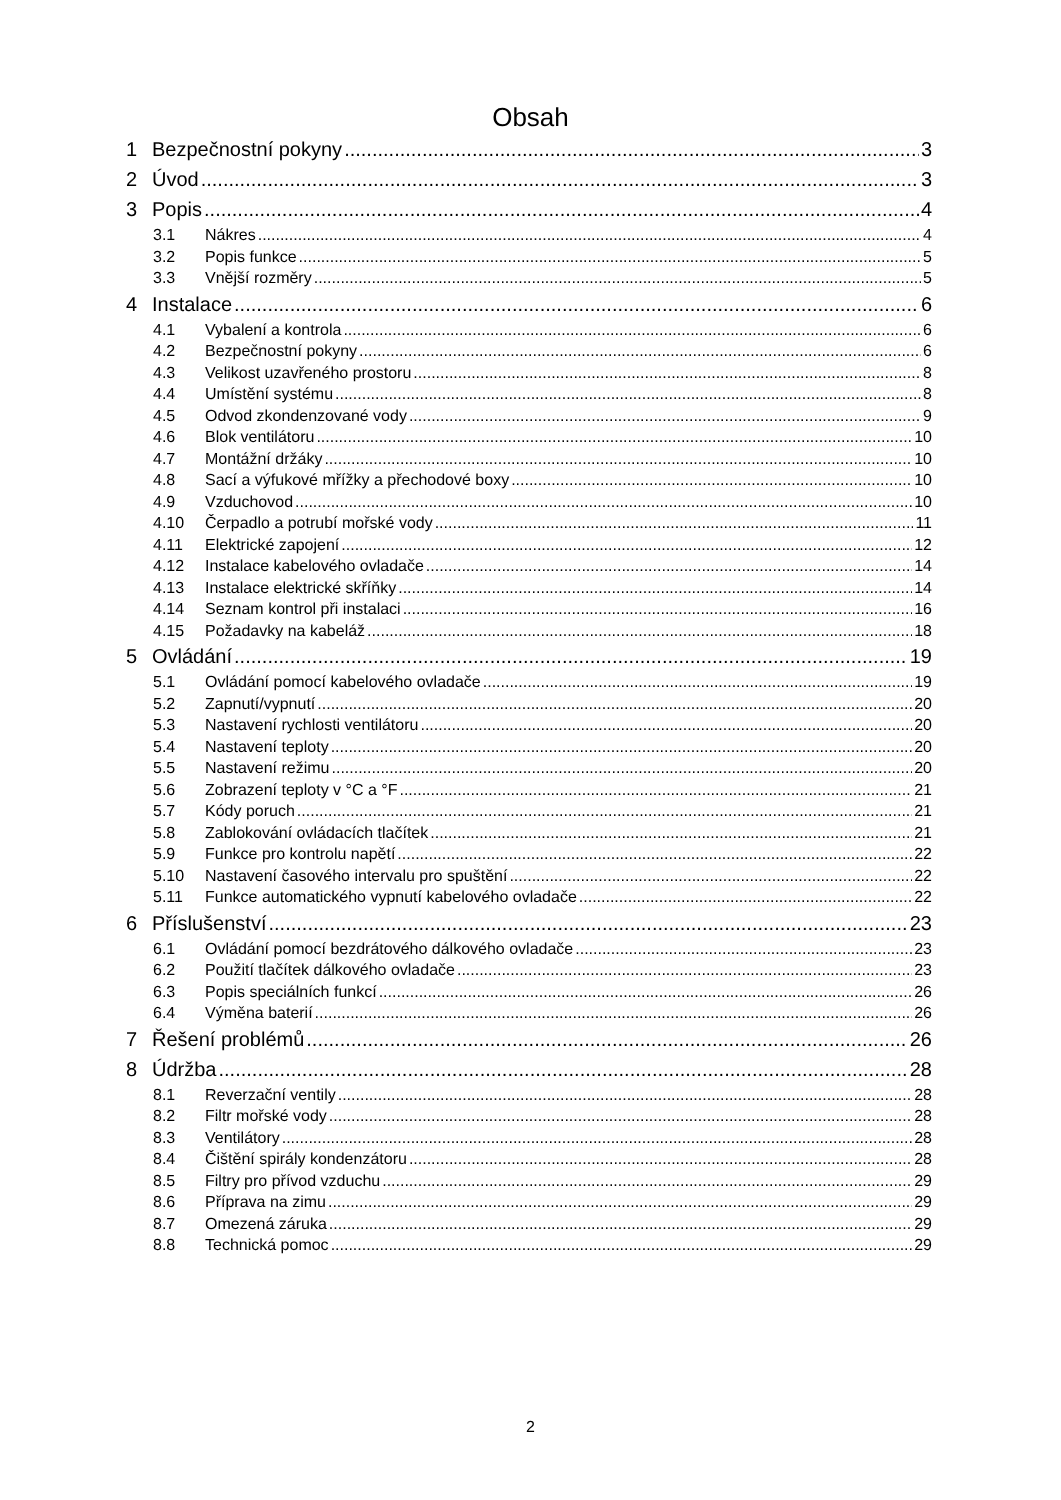Obsah
1 Bezpečnostní pokyny 3
2 Úvod 3
3 Popis 4
3.1 Nákres 4
3.2 Popis funkce 5
3.3 Vnější rozměry 5
4 Instalace 6
4.1 Vybalení a kontrola 6
4.2 Bezpečnostní pokyny 6
4.3 Velikost uzavřeného prostoru 8
4.4 Umístění systému 8
4.5 Odvod zkondenzované vody 9
4.6 Blok ventilátoru 10
4.7 Montážní držáky 10
4.8 Sací a výfukové mřížky a přechodové boxy 10
4.9 Vzduchovod 10
4.10 Čerpadlo a potrubí mořské vody 11
4.11 Elektrické zapojení 12
4.12 Instalace kabelového ovladače 14
4.13 Instalace elektrické skříňky 14
4.14 Seznam kontrol při instalaci 16
4.15 Požadavky na kabeláž 18
5 Ovládání 19
5.1 Ovládání pomocí kabelového ovladače 19
5.2 Zapnutí/vypnutí 20
5.3 Nastavení rychlosti ventilátoru 20
5.4 Nastavení teploty 20
5.5 Nastavení režimu 20
5.6 Zobrazení teploty v °C a °F 21
5.7 Kódy poruch 21
5.8 Zablokování ovládacích tlačítek 21
5.9 Funkce pro kontrolu napětí 22
5.10 Nastavení časového intervalu pro spuštění 22
5.11 Funkce automatického vypnutí kabelového ovladače 22
6 Příslušenství 23
6.1 Ovládání pomocí bezdrátového dálkového ovladače 23
6.2 Použití tlačítek dálkového ovladače 23
6.3 Popis speciálních funkcí 26
6.4 Výměna baterií 26
7 Řešení problémů 26
8 Údržba 28
8.1 Reverzační ventily 28
8.2 Filtr mořské vody 28
8.3 Ventilátory 28
8.4 Čištění spirály kondenzátoru 28
8.5 Filtry pro přívod vzduchu 29
8.6 Příprava na zimu 29
8.7 Omezená záruka 29
8.8 Technická pomoc 29
2